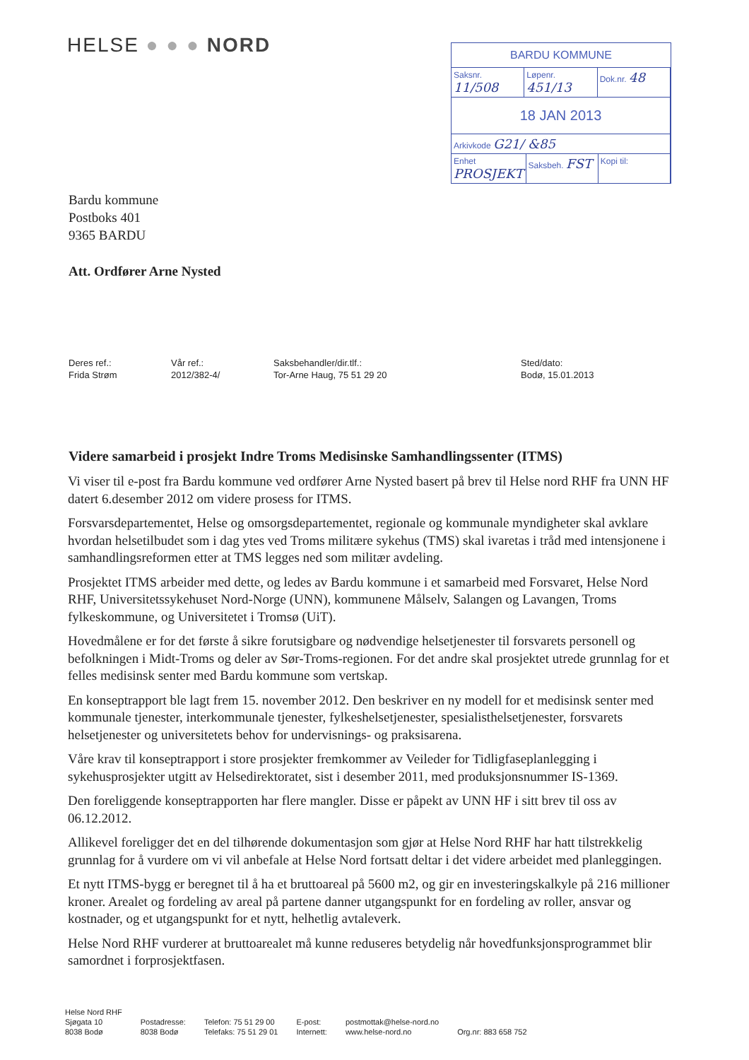HELSE ● ● ● NORD
BARDU KOMMUNE
Saksnr. 11/508
Løpenr. 451/13
Dok.nr. 48
18 JAN 2013
Arkivkode G21/ &85
Enhet PROSJEKT
Saksbeh. FST
Kopi til:
Bardu kommune
Postboks 401
9365 BARDU
Att. Ordfører Arne Nysted
Deres ref.:
Frida Strøm
Vår ref.:
2012/382-4/
Saksbehandler/dir.tlf.:
Tor-Arne Haug, 75 51 29 20
Sted/dato:
Bodø, 15.01.2013
Videre samarbeid i prosjekt Indre Troms Medisinske Samhandlingssenter (ITMS)
Vi viser til e-post fra Bardu kommune ved ordfører Arne Nysted basert på brev til Helse nord RHF fra UNN HF datert 6.desember 2012 om videre prosess for ITMS.
Forsvarsdepartementet, Helse og omsorgsdepartementet, regionale og kommunale myndigheter skal avklare hvordan helsetilbudet som i dag ytes ved Troms militære sykehus (TMS) skal ivaretas i tråd med intensjonene i samhandlingsreformen etter at TMS legges ned som militær avdeling.
Prosjektet ITMS arbeider med dette, og ledes av Bardu kommune i et samarbeid med Forsvaret, Helse Nord RHF, Universitetssykehuset Nord-Norge (UNN), kommunene Målselv, Salangen og Lavangen, Troms fylkeskommune, og Universitetet i Tromsø (UiT).
Hovedmålene er for det første å sikre forutsigbare og nødvendige helsetjenester til forsvarets personell og befolkningen i Midt-Troms og deler av Sør-Troms-regionen. For det andre skal prosjektet utrede grunnlag for et felles medisinsk senter med Bardu kommune som vertskap.
En konseptrapport ble lagt frem 15. november 2012. Den beskriver en ny modell for et medisinsk senter med kommunale tjenester, interkommunale tjenester, fylkeshelsetjenester, spesialisthelsetjenester, forsvarets helsetjenester og universitetets behov for undervisnings- og praksisarena.
Våre krav til konseptrapport i store prosjekter fremkommer av Veileder for Tidligfaseplanlegging i sykehusprosjekter utgitt av Helsedirektoratet, sist i desember 2011, med produksjonsnummer IS-1369.
Den foreliggende konseptrapporten har flere mangler. Disse er påpekt av UNN HF i sitt brev til oss av 06.12.2012.
Allikevel foreligger det en del tilhørende dokumentasjon som gjør at Helse Nord RHF har hatt tilstrekkelig grunnlag for å vurdere om vi vil anbefale at Helse Nord fortsatt deltar i det videre arbeidet med planleggingen.
Et nytt ITMS-bygg er beregnet til å ha et bruttoareal på 5600 m2, og gir en investeringskalkyle på 216 millioner kroner. Arealet og fordeling av areal på partene danner utgangspunkt for en fordeling av roller, ansvar og kostnader, og et utgangspunkt for et nytt, helhetlig avtaleverk.
Helse Nord RHF vurderer at bruttoarealet må kunne reduseres betydelig når hovedfunksjonsprogrammet blir samordnet i forprosjektfasen.
Helse Nord RHF
Sjøgata 10
8038 Bodø
Postadresse:
8038 Bodø
Telefon: 75 51 29 00
Telefaks: 75 51 29 01
E-post:
Internett:
postmottak@helse-nord.no
www.helse-nord.no
Org.nr: 883 658 752